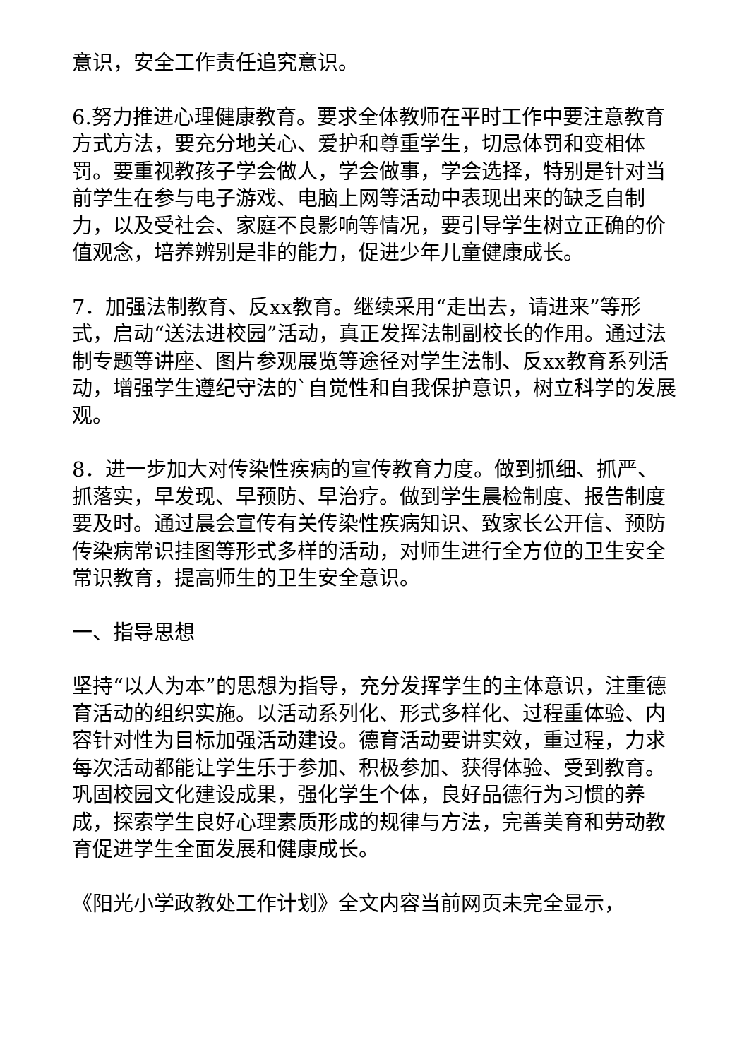意识，安全工作责任追究意识。
6.努力推进心理健康教育。要求全体教师在平时工作中要注意教育方式方法，要充分地关心、爱护和尊重学生，切忌体罚和变相体罚。要重视教孩子学会做人，学会做事，学会选择，特别是针对当前学生在参与电子游戏、电脑上网等活动中表现出来的缺乏自制力，以及受社会、家庭不良影响等情况，要引导学生树立正确的价值观念，培养辨别是非的能力，促进少年儿童健康成长。
7．加强法制教育、反xx教育。继续采用“走出去，请进来”等形式，启动“送法进校园”活动，真正发挥法制副校长的作用。通过法制专题等讲座、图片参观展览等途径对学生法制、反xx教育系列活动，增强学生遵纪守法的`自觉性和自我保护意识，树立科学的发展观。
8．进一步加大对传染性疾病的宣传教育力度。做到抓细、抓严、抓落实，早发现、早预防、早治疗。做到学生晨检制度、报告制度要及时。通过晨会宣传有关传染性疾病知识、致家长公开信、预防传染病常识挂图等形式多样的活动，对师生进行全方位的卫生安全常识教育，提高师生的卫生安全意识。
一、指导思想
坚持“以人为本”的思想为指导，充分发挥学生的主体意识，注重德育活动的组织实施。以活动系列化、形式多样化、过程重体验、内容针对性为目标加强活动建设。德育活动要讲实效，重过程，力求每次活动都能让学生乐于参加、积极参加、获得体验、受到教育。巩固校园文化建设成果，强化学生个体，良好品德行为习惯的养成，探索学生良好心理素质形成的规律与方法，完善美育和劳动教育促进学生全面发展和健康成长。
《阳光小学政教处工作计划》全文内容当前网页未完全显示，